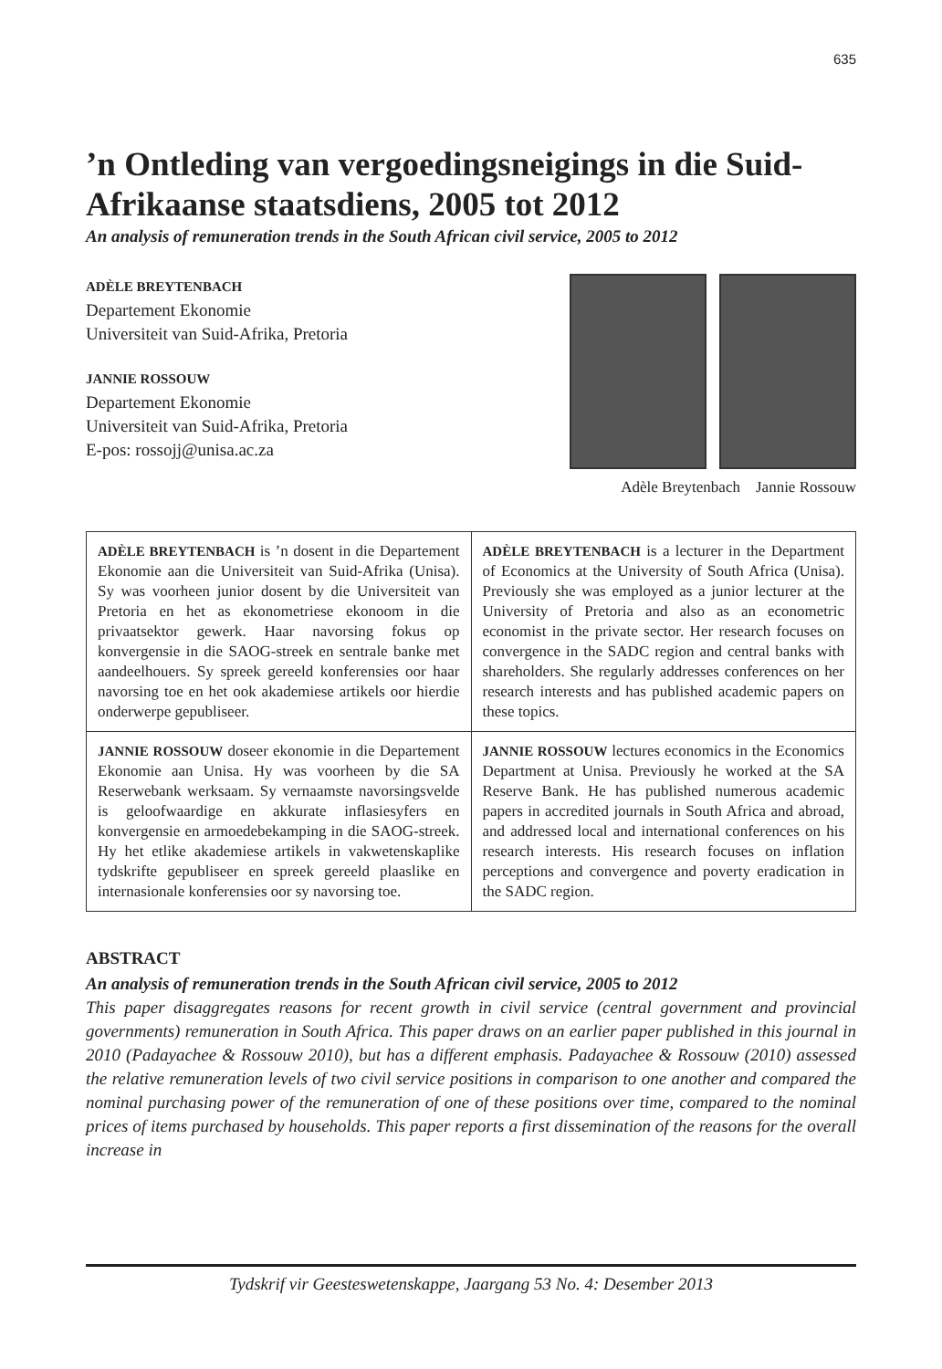635
’n Ontleding van vergoedingsneigings in die Suid-Afrikaanse staatsdiens, 2005 tot 2012
An analysis of remuneration trends in the South African civil service, 2005 to 2012
ADÈLE BREYTENBACH
Departement Ekonomie
Universiteit van Suid-Afrika, Pretoria
JANNIE ROSSOUW
Departement Ekonomie
Universiteit van Suid-Afrika, Pretoria
E-pos: rossojj@unisa.ac.za
Adèle Breytenbach Jannie Rossouw
| ADÈLE BREYTENBACH is ’n dosent in die Departement Ekonomie aan die Universiteit van Suid-Afrika (Unisa). Sy was voorheen junior dosent by die Universiteit van Pretoria en het as ekonometriese ekonoom in die privaatsektor gewerk. Haar navorsing fokus op konvergensie in die SAOG-streek en sentrale banke met aandeelhouers. Sy spreek gereeld konferensies oor haar navorsing toe en het ook akademiese artikels oor hierdie onderwerpe gepubliseer. | ADÈLE BREYTENBACH is a lecturer in the Department of Economics at the University of South Africa (Unisa). Previously she was employed as a junior lecturer at the University of Pretoria and also as an econometric economist in the private sector. Her research focuses on convergence in the SADC region and central banks with shareholders. She regularly addresses conferences on her research interests and has published academic papers on these topics. |
| JANNIE ROSSOUW doseer ekonomie in die Departement Ekonomie aan Unisa. Hy was voorheen by die SA Reserwebank werksaam. Sy vernaamste navorsingsvelde is geloofwaardige en akkurate inflasiesyfers en konvergensie en armoedebekamping in die SAOG-streek. Hy het etlike akademiese artikels in vakwetenskaplike tydskrifte gepubliseer en spreek gereeld plaaslike en internasionale konferensies oor sy navorsing toe. | JANNIE ROSSOUW lectures economics in the Economics Department at Unisa. Previously he worked at the SA Reserve Bank. He has published numerous academic papers in accredited journals in South Africa and abroad, and addressed local and international conferences on his research interests. His research focuses on inflation perceptions and convergence and poverty eradication in the SADC region. |
ABSTRACT
An analysis of remuneration trends in the South African civil service, 2005 to 2012
This paper disaggregates reasons for recent growth in civil service (central government and provincial governments) remuneration in South Africa. This paper draws on an earlier paper published in this journal in 2010 (Padayachee & Rossouw 2010), but has a different emphasis. Padayachee & Rossouw (2010) assessed the relative remuneration levels of two civil service positions in comparison to one another and compared the nominal purchasing power of the remuneration of one of these positions over time, compared to the nominal prices of items purchased by households. This paper reports a first dissemination of the reasons for the overall increase in
Tydskrif vir Geesteswetenskappe, Jaargang 53 No. 4: Desember 2013